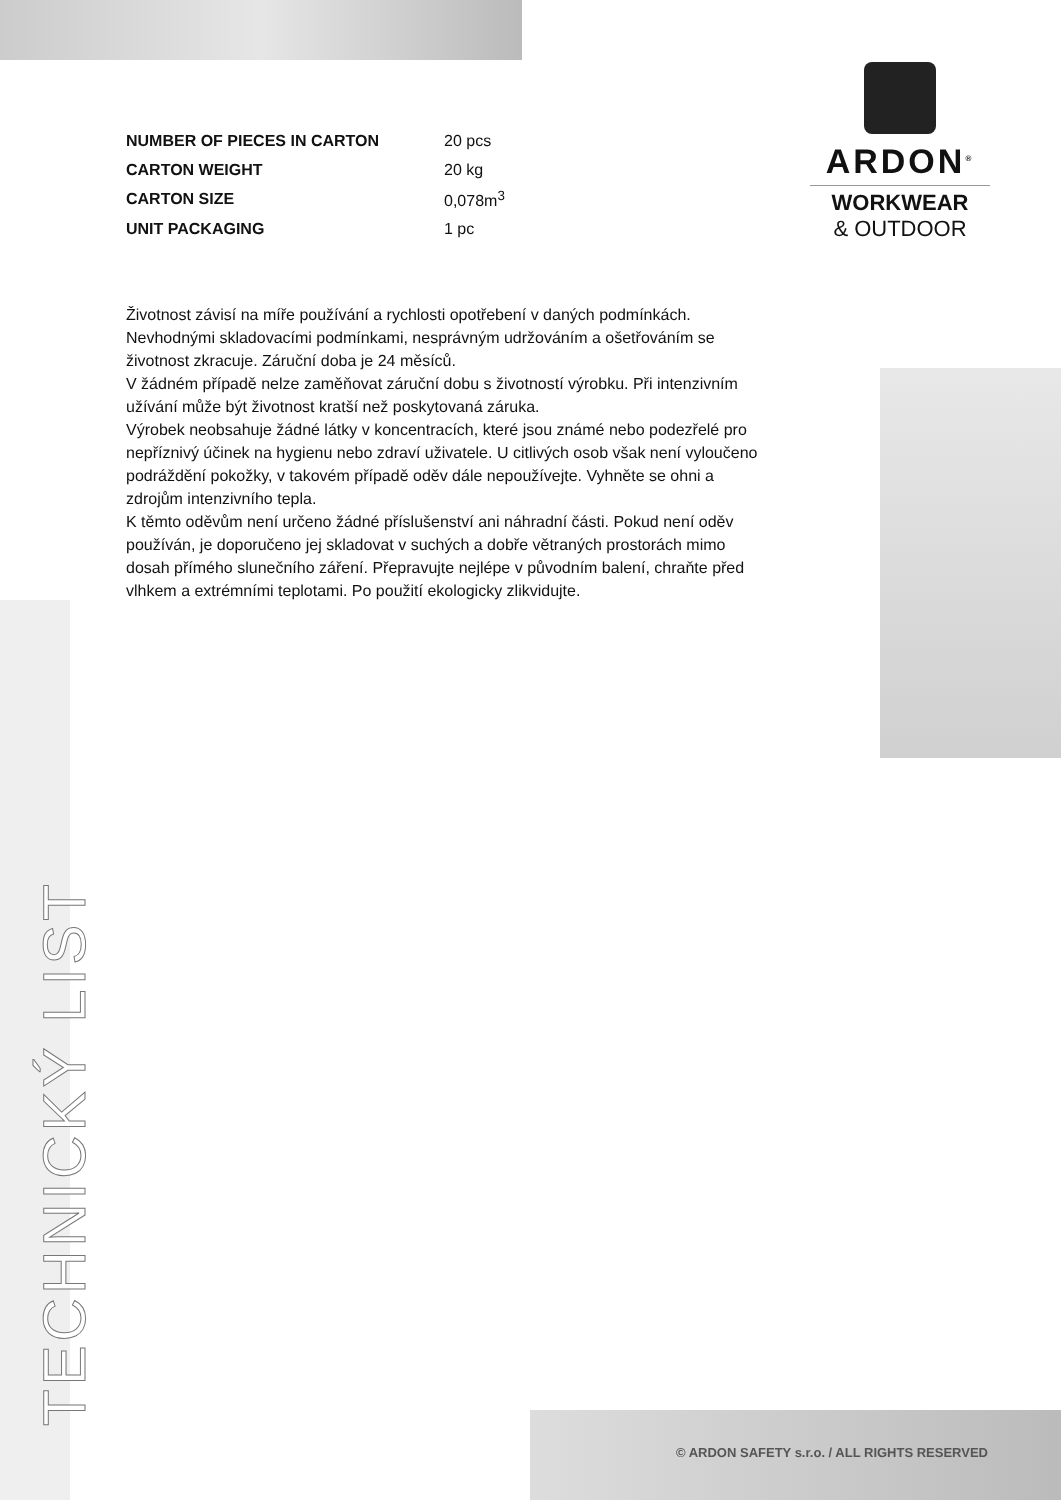ARDON<sup>®</sup>
WORKWEAR
& OUTDOOR
| NUMBER OF PIECES IN CARTON | 20 pcs |
| CARTON WEIGHT | 20 kg |
| CARTON SIZE | 0,078m<sup>3</sup> |
| UNIT PACKAGING | 1 pc |
Životnost závisí na míře používání a rychlosti opotřebení v daných podmínkách. Nevhodnými skladovacími podmínkami, nesprávným udržováním a ošetřováním se životnost zkracuje. Záruční doba je 24 měsíců.
V žádném případě nelze zaměňovat záruční dobu s životností výrobku. Při intenzivním užívání může být životnost kratší než poskytovaná záruka.
Výrobek neobsahuje žádné látky v koncentracích, které jsou známé nebo podezřelé pro nepříznivý účinek na hygienu nebo zdraví uživatele. U citlivých osob však není vyloučeno podráždění pokožky, v takovém případě oděv dále nepoužívejte. Vyhněte se ohni a zdrojům intenzivního tepla.
K těmto oděvům není určeno žádné příslušenství ani náhradní části. Pokud není oděv používán, je doporučeno jej skladovat v suchých a dobře větraných prostorách mimo dosah přímého slunečního záření. Přepravujte nejlépe v původním balení, chraňte před vlhkem a extrémními teplotami. Po použití ekologicky zlikvidujte.
TECHNICKÝ LIST
© ARDON SAFETY s.r.o. / ALL RIGHTS RESERVED